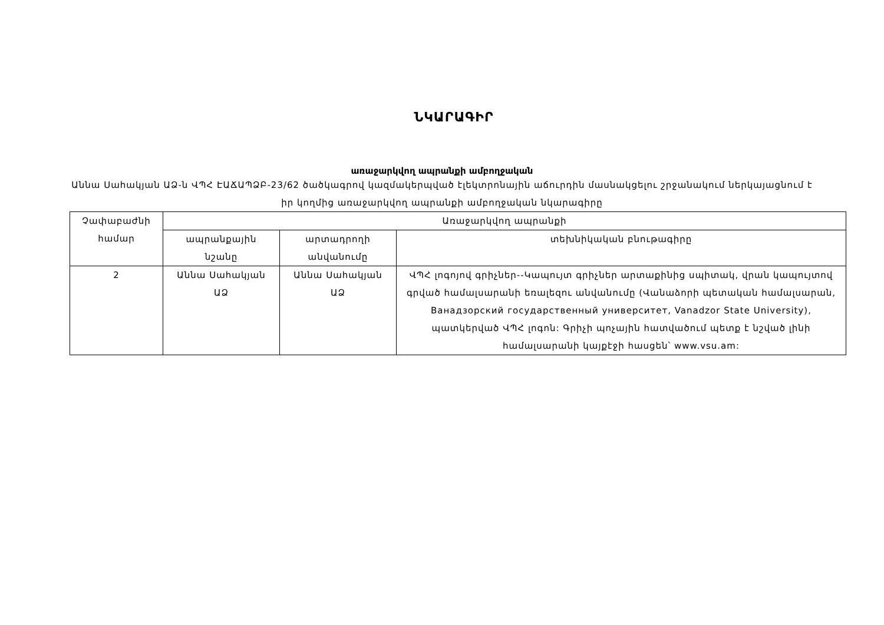ՆԿԱՐԱԳԻՐ
առաջարկվող ապրանքի ամբողջական
Աննա Սահակյան ԱՁ-ն ՎՊՀ ԷԱՃԱՊՁԲ-23/62 ծածկագրով կազմակերպված էլեկտրոնային աճուրդին մասնակցելու շրջանակում ներկայացնում է իր կողմից առաջարկվող ապրանքի ամբողջական նկարագիրը
| Չափաբաժնի համար | Առաջարկվող ապրանքի | | |
| --- | --- | --- | --- |
| | ապրանքային նշանը | արտադրողի անվանումը | տեխնիկական բնութագիրը |
| 2 | Աննա Սահակյան ԱՁ | Աննա Սահակյան ԱՁ | ՎՊՀ լոգոյով գրիչներ--Կապույտ գրիչներ արտաքինից սպիտակ, վրան կապույտով գրված համալսարանի եռալեզու անվանումը (Վանաձորի պետական համալսարան, Ванадзорский государственный университет, Vanadzor State University), պատկերված ՎՊՀ լոգոն: Գրիչի պոչային հատվածում պետք է նշված լինի համալսարանի կայքէջի հասցեն՝ www.vsu.am: |